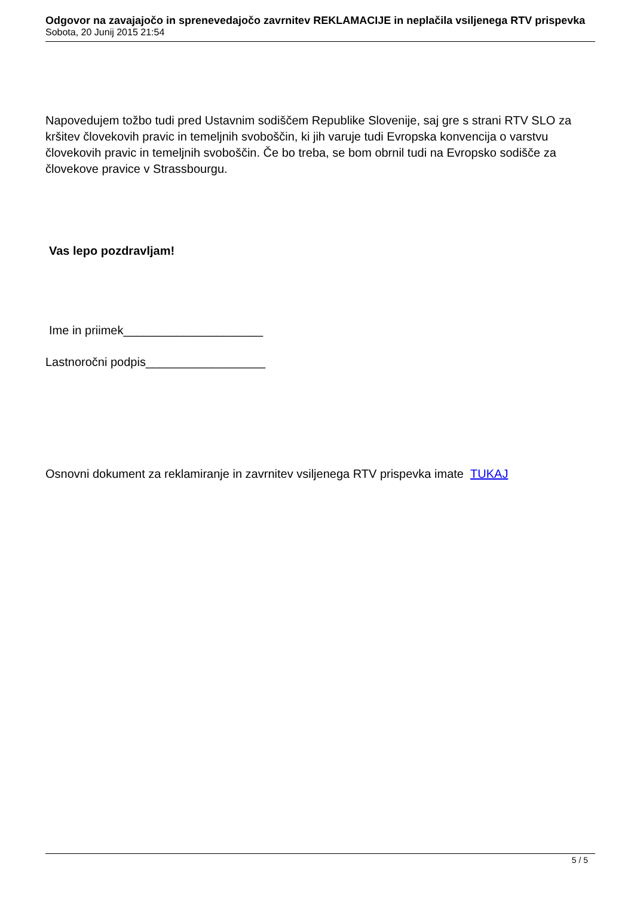Odgovor na zavajajočo in sprenevedajočo zavrnitev REKLAMACIJE in neplačila vsiljenega RTV prispevka
Sobota, 20 Junij 2015 21:54
Napovedujem tožbo tudi pred Ustavnim sodiščem Republike Slovenije, saj gre s strani RTV SLO za kršitev človekovih pravic in temeljnih svoboščin, ki jih varuje tudi Evropska konvencija o varstvu človekovih pravic in temeljnih svoboščin. Če bo treba, se bom obrnil tudi na Evropsko sodišče za človekove pravice v Strassbourgu.
Vas lepo pozdravljam!
Ime in priimek_____________________
Lastnoročni podpis__________________
Osnovni dokument za reklamiranje in zavrnitev vsiljenega RTV prispevka imate TUKAJ
5 / 5